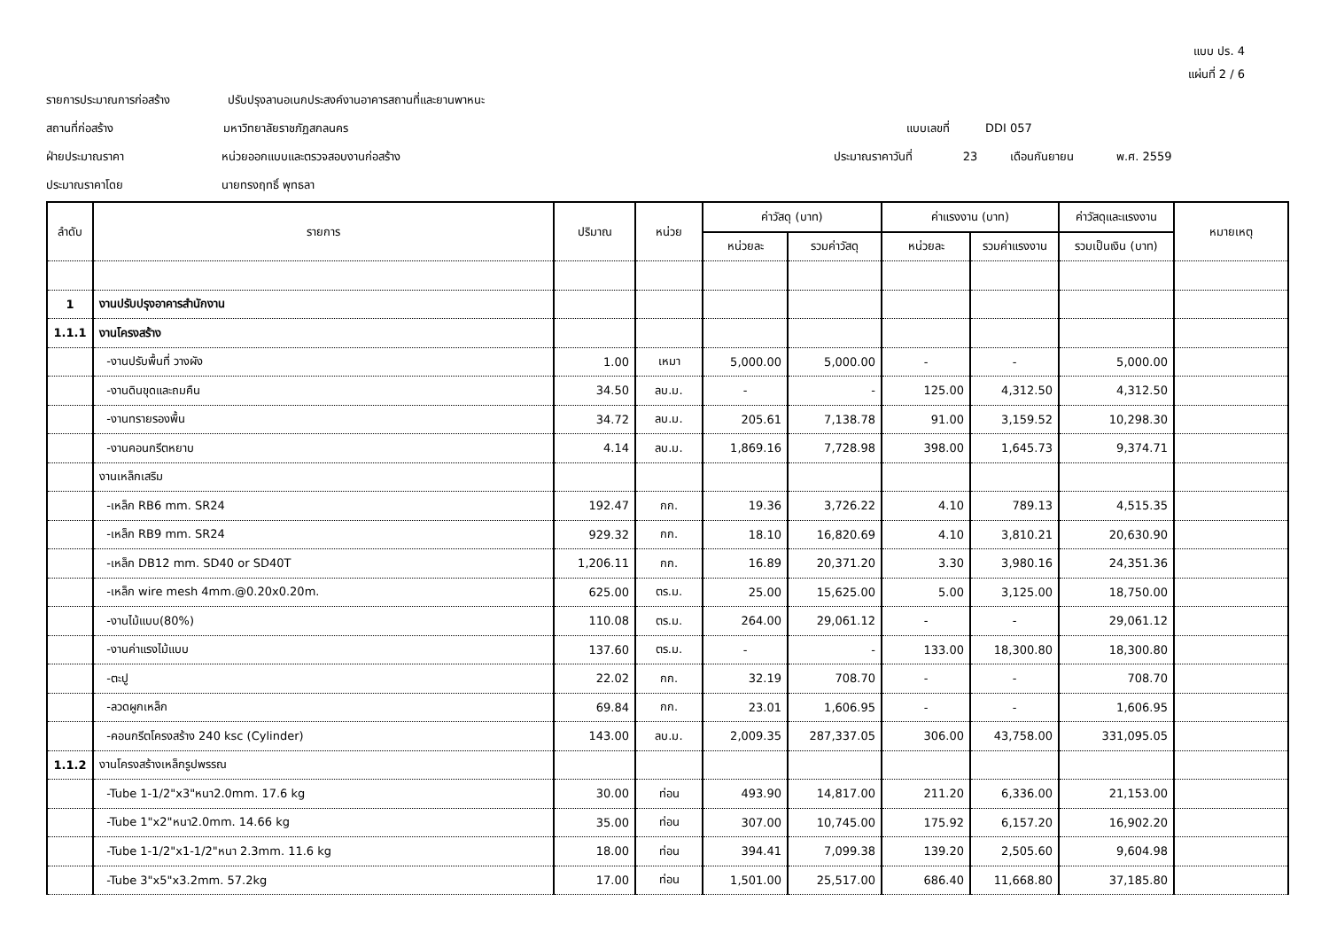แบบ ปร. 4
แผ่นที่ 2 / 6
รายการประมาณการก่อสร้าง ปรับปรุงลานอเนกประสงค์งานอาคารสถานที่และยานพาหนะ
สถานที่ก่อสร้าง มหาวิทยาลัยราชภัฏสกลนคร แบบเลขที่ DDI 057
ฝ่ายประมาณราคา หน่วยออกแบบและตรวจสอบงานก่อสร้าง ประมาณราคาวันที่ 23 เดือนกันยายน พ.ศ. 2559
ประมาณราคาโดย นายทรงฤทธิ์ พุทธลา
| ลำดับ | รายการ | ปริมาณ | หน่วย | ค่าวัสดุ (บาท) | | ค่าแรงงาน (บาท) | | ค่าวัสดุและแรงงาน | หมายเหตุ |
| --- | --- | --- | --- | --- | --- | --- | --- | --- | --- |
| | | | | หน่วยละ | รวมค่าวัสดุ | หน่วยละ | รวมค่าแรงงาน | รวมเป็นเงิน (บาท) | |
| 1 | งานปรับปรุงอาคารสำนักงาน | | | | | | | | |
| 1.1.1 | งานโครงสร้าง | | | | | | | | |
| | -งานปรับพื้นที่ วางผัง | 1.00 | เหมา | 5,000.00 | 5,000.00 | - | - | 5,000.00 | |
| | -งานดินขุดและถมคืน | 34.50 | ลบ.ม. | - | - | 125.00 | 4,312.50 | 4,312.50 | |
| | -งานทรายรองพื้น | 34.72 | ลบ.ม. | 205.61 | 7,138.78 | 91.00 | 3,159.52 | 10,298.30 | |
| | -งานคอนกรีตหยาบ | 4.14 | ลบ.ม. | 1,869.16 | 7,728.98 | 398.00 | 1,645.73 | 9,374.71 | |
| | งานเหล็กเสริม | | | | | | | | |
| | -เหล็ก RB6 mm. SR24 | 192.47 | กก. | 19.36 | 3,726.22 | 4.10 | 789.13 | 4,515.35 | |
| | -เหล็ก RB9 mm. SR24 | 929.32 | กก. | 18.10 | 16,820.69 | 4.10 | 3,810.21 | 20,630.90 | |
| | -เหล็ก DB12 mm. SD40 or SD40T | 1,206.11 | กก. | 16.89 | 20,371.20 | 3.30 | 3,980.16 | 24,351.36 | |
| | -เหล็ก wire mesh 4mm.@0.20x0.20m. | 625.00 | ตร.ม. | 25.00 | 15,625.00 | 5.00 | 3,125.00 | 18,750.00 | |
| | -งานไม้แบบ(80%) | 110.08 | ตร.ม. | 264.00 | 29,061.12 | - | - | 29,061.12 | |
| | -งานค่าแรงไม้แบบ | 137.60 | ตร.ม. | - | - | 133.00 | 18,300.80 | 18,300.80 | |
| | -ตะปู | 22.02 | กก. | 32.19 | 708.70 | - | - | 708.70 | |
| | -ลวดผูกเหล็ก | 69.84 | กก. | 23.01 | 1,606.95 | - | - | 1,606.95 | |
| | -คอนกรีตโครงสร้าง 240 ksc (Cylinder) | 143.00 | ลบ.ม. | 2,009.35 | 287,337.05 | 306.00 | 43,758.00 | 331,095.05 | |
| 1.1.2 | งานโครงสร้างเหล็กรูปพรรณ | | | | | | | | |
| | -Tube 1-1/2"x3"หนา2.0mm. 17.6 kg | 30.00 | ท่อน | 493.90 | 14,817.00 | 211.20 | 6,336.00 | 21,153.00 | |
| | -Tube 1"x2"หนา2.0mm. 14.66 kg | 35.00 | ท่อน | 307.00 | 10,745.00 | 175.92 | 6,157.20 | 16,902.20 | |
| | -Tube 1-1/2"x1-1/2"หนา 2.3mm. 11.6 kg | 18.00 | ท่อน | 394.41 | 7,099.38 | 139.20 | 2,505.60 | 9,604.98 | |
| | -Tube 3"x5"x3.2mm. 57.2kg | 17.00 | ท่อน | 1,501.00 | 25,517.00 | 686.40 | 11,668.80 | 37,185.80 | |